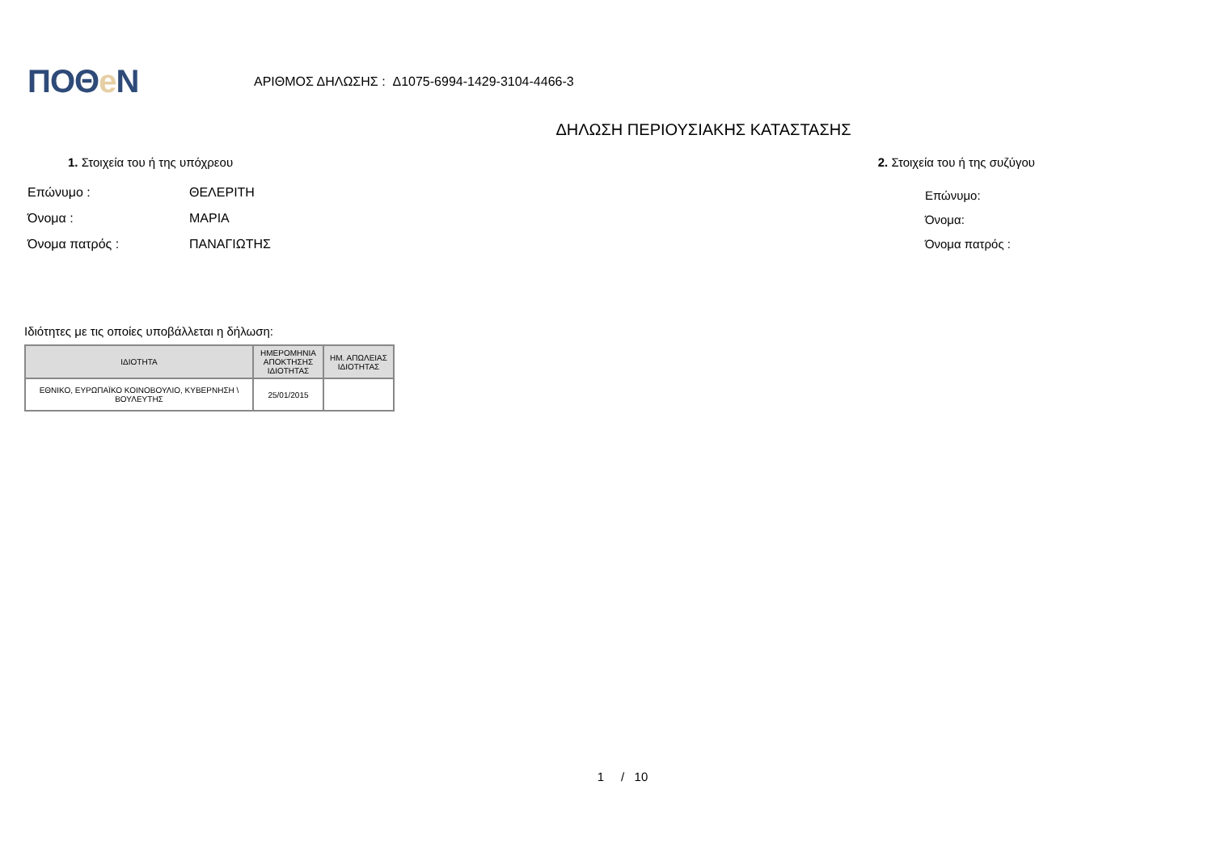ΠΟΘe Ν
ΑΡΙΘΜΟΣ ΔΗΛΩΣΗΣ : Δ1075-6994-1429-3104-4466-3
ΔΗΛΩΣΗ ΠΕΡΙΟΥΣΙΑΚΗΣ ΚΑΤΑΣΤΑΣΗΣ
1. Στοιχεία του ή της υπόχρεου 2. Στοιχεία του ή της συζύγου
Επώνυμο : ΘΕΛΕΡΙΤΗ
Όνομα : ΜΑΡΙΑ
Όνομα πατρός : ΠΑΝΑΓΙΩΤΗΣ
Επώνυμο:
Όνομα:
Όνομα πατρός :
Ιδιότητες με τις οποίες υποβάλλεται η δήλωση:
| ΙΔΙΟΤΗΤΑ | ΗΜΕΡΟΜΗΝΙΑ ΑΠΟΚΤΗΣΗΣ ΙΔΙΟΤΗΤΑΣ | ΗΜ. ΑΠΩΛΕΙΑΣ ΙΔΙΟΤΗΤΑΣ |
| --- | --- | --- |
| ΕΘΝΙΚΟ, ΕΥΡΩΠΑΪΚΟ ΚΟΙΝΟΒΟΥΛΙΟ, ΚΥΒΕΡΝΗΣΗ \ ΒΟΥΛΕΥΤΗΣ | 25/01/2015 | |
1 / 10